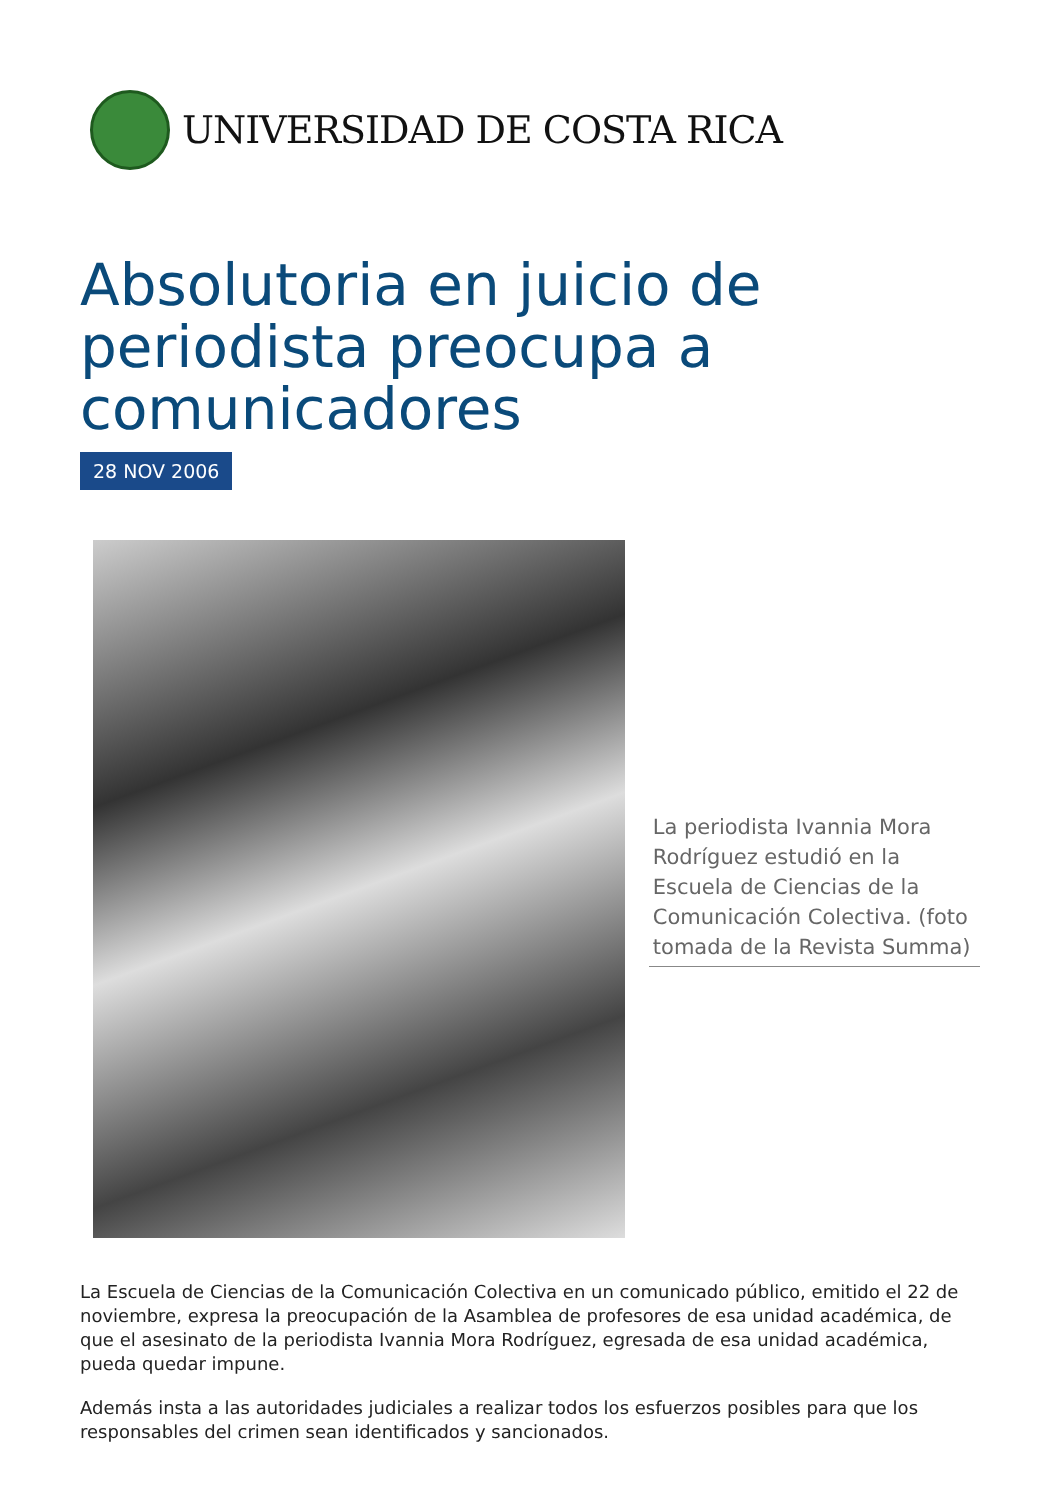UNIVERSIDAD DE COSTA RICA
Absolutoria en juicio de periodista preocupa a comunicadores
28 NOV 2006
La periodista Ivannia Mora Rodríguez estudió en la Escuela de Ciencias de la Comunicación Colectiva. (foto tomada de la Revista Summa)
La Escuela de Ciencias de la Comunicación Colectiva en un comunicado público, emitido el 22 de noviembre, expresa la preocupación de la Asamblea de profesores de esa unidad académica, de que el asesinato de la periodista Ivannia Mora Rodríguez, egresada de esa unidad académica, pueda quedar impune.
Además insta a las autoridades judiciales a realizar todos los esfuerzos posibles para que los responsables del crimen sean identificados y sancionados.